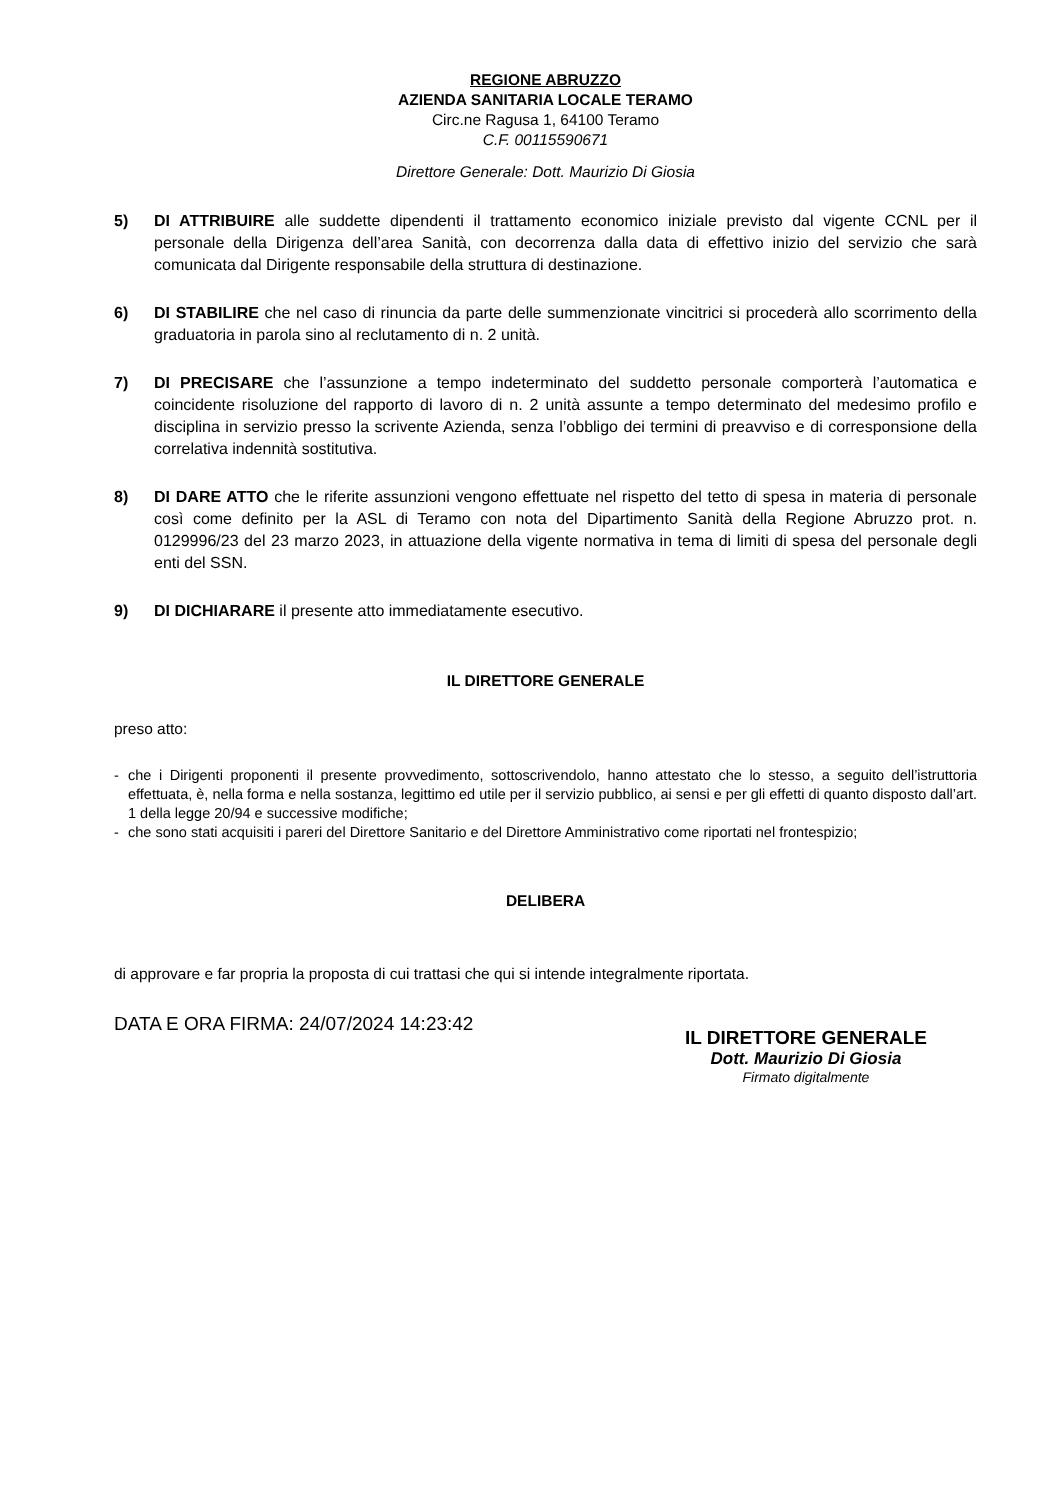REGIONE ABRUZZO
AZIENDA SANITARIA LOCALE TERAMO
Circ.ne Ragusa 1, 64100 Teramo
C.F. 00115590671
Direttore Generale: Dott. Maurizio Di Giosia
5) DI ATTRIBUIRE alle suddette dipendenti il trattamento economico iniziale previsto dal vigente CCNL per il personale della Dirigenza dell’area Sanità, con decorrenza dalla data di effettivo inizio del servizio che sarà comunicata dal Dirigente responsabile della struttura di destinazione.
6) DI STABILIRE che nel caso di rinuncia da parte delle summenzionate vincitrici si procederà allo scorrimento della graduatoria in parola sino al reclutamento di n. 2 unità.
7) DI PRECISARE che l’assunzione a tempo indeterminato del suddetto personale comporterà l’automatica e coincidente risoluzione del rapporto di lavoro di n. 2 unità assunte a tempo determinato del medesimo profilo e disciplina in servizio presso la scrivente Azienda, senza l’obbligo dei termini di preavviso e di corresponsione della correlativa indennità sostitutiva.
8) DI DARE ATTO che le riferite assunzioni vengono effettuate nel rispetto del tetto di spesa in materia di personale così come definito per la ASL di Teramo con nota del Dipartimento Sanità della Regione Abruzzo prot. n. 0129996/23 del 23 marzo 2023, in attuazione della vigente normativa in tema di limiti di spesa del personale degli enti del SSN.
9) DI DICHIARARE il presente atto immediatamente esecutivo.
IL DIRETTORE GENERALE
preso atto:
- che i Dirigenti proponenti il presente provvedimento, sottoscrivendolo, hanno attestato che lo stesso, a seguito dell’istruttoria effettuata, è, nella forma e nella sostanza, legittimo ed utile per il servizio pubblico, ai sensi e per gli effetti di quanto disposto dall’art. 1 della legge 20/94 e successive modifiche;
- che sono stati acquisiti i pareri del Direttore Sanitario e del Direttore Amministrativo come riportati nel frontespizio;
DELIBERA
di approvare e far propria la proposta di cui trattasi che qui si intende integralmente riportata.
DATA E ORA FIRMA: 24/07/2024 14:23:42
IL DIRETTORE GENERALE
Dott. Maurizio Di Giosia
Firmato digitalmente